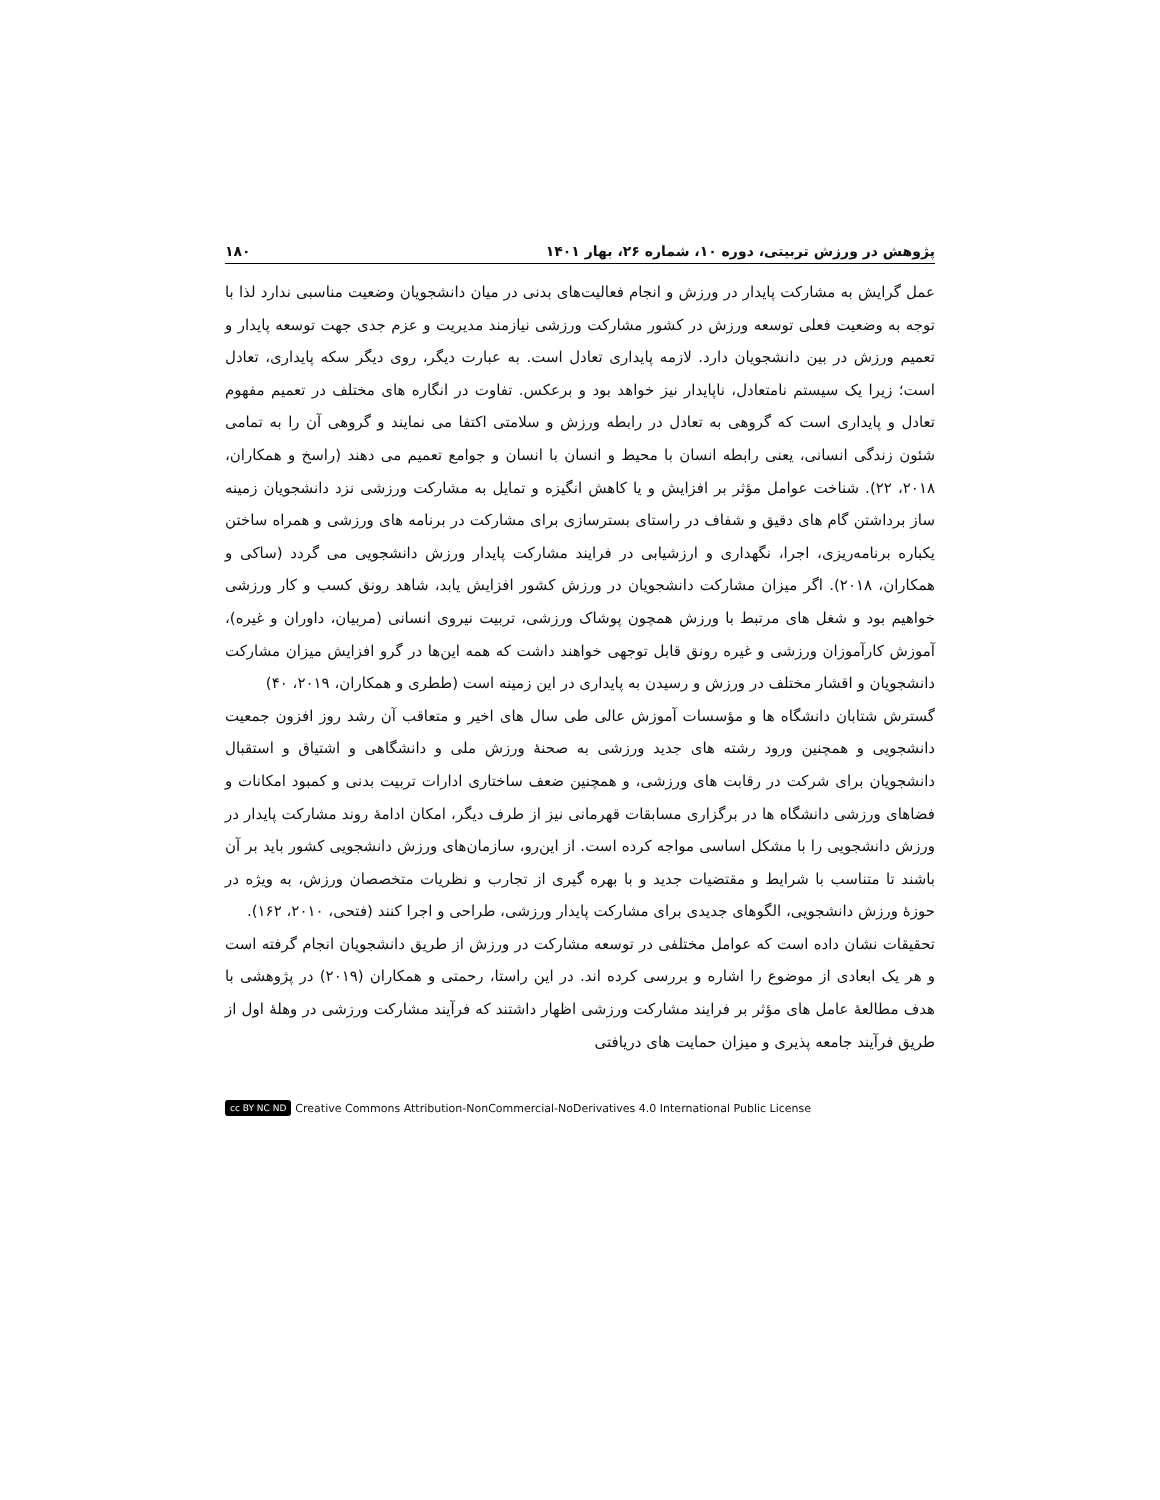پژوهش در ورزش تربیتی، دوره ۱۰، شماره ۲۶، بهار ۱۴۰۱ ۱۸۰
عمل گرایش به مشارکت پایدار در ورزش و انجام فعالیت‌های بدنی در میان دانشجویان وضعیت مناسبی ندارد لذا با توجه به وضعیت فعلی توسعه ورزش در کشور مشارکت ورزشی نیازمند مدیریت و عزم جدی جهت توسعه پایدار و تعمیم ورزش در بین دانشجویان دارد. لازمه پایداری تعادل است. به عبارت دیگر، روی دیگر سکه پایداری، تعادل است؛ زیرا یک سیستم نامتعادل، ناپایدار نیز خواهد بود و برعکس. تفاوت در انگاره های مختلف در تعمیم مفهوم تعادل و پایداری است که گروهی به تعادل در رابطه ورزش و سلامتی اکتفا می نمایند و گروهی آن را به تمامی شئون زندگی انسانی، یعنی رابطه انسان با محیط و انسان با انسان و جوامع تعمیم می دهند (راسخ و همکاران، ۲۰۱۸، ۲۲). شناخت عوامل مؤثر بر افزایش و یا کاهش انگیزه و تمایل به مشارکت ورزشی نزد دانشجویان زمینه ساز برداشتن گام های دقیق و شفاف در راستای بسترسازی برای مشارکت در برنامه های ورزشی و همراه ساختن یکباره برنامه‌ریزی، اجرا، نگهداری و ارزشیابی در فرایند مشارکت پایدار ورزش دانشجویی می گردد (ساکی و همکاران، ۲۰۱۸). اگر میزان مشارکت دانشجویان در ورزش کشور افزایش یابد، شاهد رونق کسب و کار ورزشی خواهیم بود و شغل های مرتبط با ورزش همچون پوشاک ورزشی، تربیت نیروی انسانی (مربیان، داوران و غیره)، آموزش کارآموزان ورزشی و غیره رونق قابل توجهی خواهند داشت که همه این‌ها در گرو افزایش میزان مشارکت دانشجویان و اقشار مختلف در ورزش و رسیدن به پایداری در این زمینه است (ططری و همکاران، ۲۰۱۹، ۴۰)
گسترش شتابان دانشگاه ها و مؤسسات آموزش عالی طی سال های اخیر و متعاقب آن رشد روز افزون جمعیت دانشجویی و همچنین ورود رشته های جدید ورزشی به صحنهٔ ورزش ملی و دانشگاهی و اشتیاق و استقبال دانشجویان برای شرکت در رقابت های ورزشی، و همچنین ضعف ساختاری ادارات تربیت بدنی و کمبود امکانات و فضاهای ورزشی دانشگاه ها در برگزاری مسابقات قهرمانی نیز از طرف دیگر، امکان ادامهٔ روند مشارکت پایدار در ورزش دانشجویی را با مشکل اساسی مواجه کرده است. از این‌رو، سازمان‌های ورزش دانشجویی کشور باید بر آن باشند تا متناسب با شرایط و مقتضیات جدید و با بهره گیری از تجارب و نظریات متخصصان ورزش، به ویژه در حوزهٔ ورزش دانشجویی، الگوهای جدیدی برای مشارکت پایدار ورزشی، طراحی و اجرا کنند (فتحی، ۲۰۱۰، ۱۶۲).
تحقیقات نشان داده است که عوامل مختلفی در توسعه مشارکت در ورزش از طریق دانشجویان انجام گرفته است و هر یک ابعادی از موضوع را اشاره و بررسی کرده اند. در این راستا، رحمتی و همکاران (۲۰۱۹) در پژوهشی با هدف مطالعهٔ عامل های مؤثر بر فرایند مشارکت ورزشی اظهار داشتند که فرآیند مشارکت ورزشی در وهلهٔ اول از طریق فرآیند جامعه پذیری و میزان حمایت های دریافتی
cc BY NC ND Creative Commons Attribution-NonCommercial-NoDerivatives 4.0 International Public License